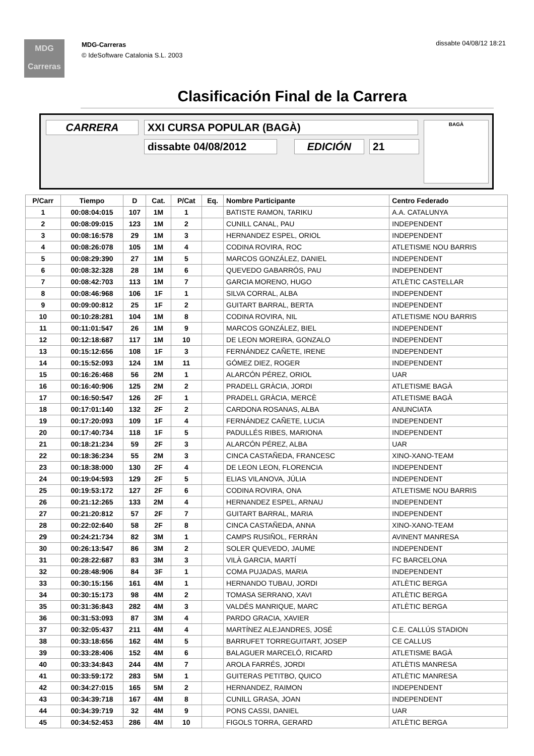dissabte 04/08/12 18:21
MDG
Carreras
MDG-Carreras
© IdeSoftware Catalonia S.L. 2003
Clasificación Final de la Carrera
CARRERA XXI CURSA POPULAR (BAGÀ)
dissabte 04/08/2012 EDICIÓN 21
BAGÀ
| P/Carr | Tiempo | D | Cat. | P/Cat | Eq. | Nombre Participante | Centro Federado |
| --- | --- | --- | --- | --- | --- | --- | --- |
| 1 | 00:08:04:015 | 107 | 1M | 1 | | BATISTE RAMON, TARIKU | A.A. CATALUNYA |
| 2 | 00:08:09:015 | 123 | 1M | 2 | | CUNILL CANAL, PAU | INDEPENDENT |
| 3 | 00:08:16:578 | 29 | 1M | 3 | | HERNANDEZ ESPEL, ORIOL | INDEPENDENT |
| 4 | 00:08:26:078 | 105 | 1M | 4 | | CODINA ROVIRA, ROC | ATLETISME NOU BARRIS |
| 5 | 00:08:29:390 | 27 | 1M | 5 | | MARCOS GONZÁLEZ, DANIEL | INDEPENDENT |
| 6 | 00:08:32:328 | 28 | 1M | 6 | | QUEVEDO GABARRÓS, PAU | INDEPENDENT |
| 7 | 00:08:42:703 | 113 | 1M | 7 | | GARCIA MORENO, HUGO | ATLÈTIC CASTELLAR |
| 8 | 00:08:46:968 | 106 | 1F | 1 | | SILVA CORRAL, ALBA | INDEPENDENT |
| 9 | 00:09:00:812 | 25 | 1F | 2 | | GUITART BARRAL, BERTA | INDEPENDENT |
| 10 | 00:10:28:281 | 104 | 1M | 8 | | CODINA ROVIRA, NIL | ATLETISME NOU BARRIS |
| 11 | 00:11:01:547 | 26 | 1M | 9 | | MARCOS GONZÁLEZ, BIEL | INDEPENDENT |
| 12 | 00:12:18:687 | 117 | 1M | 10 | | DE LEON MOREIRA, GONZALO | INDEPENDENT |
| 13 | 00:15:12:656 | 108 | 1F | 3 | | FERNÁNDEZ CAÑETE, IRENE | INDEPENDENT |
| 14 | 00:15:52:093 | 124 | 1M | 11 | | GÓMEZ DIEZ, ROGER | INDEPENDENT |
| 15 | 00:16:26:468 | 56 | 2M | 1 | | ALARCÓN PÉREZ, ORIOL | UAR |
| 16 | 00:16:40:906 | 125 | 2M | 2 | | PRADELL GRÀCIA, JORDI | ATLETISME BAGÀ |
| 17 | 00:16:50:547 | 126 | 2F | 1 | | PRADELL GRÀCIA, MERCÈ | ATLETISME BAGÀ |
| 18 | 00:17:01:140 | 132 | 2F | 2 | | CARDONA ROSANAS, ALBA | ANUNCIATA |
| 19 | 00:17:20:093 | 109 | 1F | 4 | | FERNÁNDEZ CAÑETE, LUCIA | INDEPENDENT |
| 20 | 00:17:40:734 | 118 | 1F | 5 | | PADULLÉS RIBES, MARIONA | INDEPENDENT |
| 21 | 00:18:21:234 | 59 | 2F | 3 | | ALARCÓN PÉREZ, ALBA | UAR |
| 22 | 00:18:36:234 | 55 | 2M | 3 | | CINCA CASTAÑEDA, FRANCESC | XINO-XANO-TEAM |
| 23 | 00:18:38:000 | 130 | 2F | 4 | | DE LEON LEON, FLORENCIA | INDEPENDENT |
| 24 | 00:19:04:593 | 129 | 2F | 5 | | ELIAS VILANOVA, JÚLIA | INDEPENDENT |
| 25 | 00:19:53:172 | 127 | 2F | 6 | | CODINA ROVIRA, ONA | ATLETISME NOU BARRIS |
| 26 | 00:21:12:265 | 133 | 2M | 4 | | HERNANDEZ ESPEL, ARNAU | INDEPENDENT |
| 27 | 00:21:20:812 | 57 | 2F | 7 | | GUITART BARRAL, MARIA | INDEPENDENT |
| 28 | 00:22:02:640 | 58 | 2F | 8 | | CINCA CASTAÑEDA, ANNA | XINO-XANO-TEAM |
| 29 | 00:24:21:734 | 82 | 3M | 1 | | CAMPS RUSIÑOL, FERRÀN | AVINENT MANRESA |
| 30 | 00:26:13:547 | 86 | 3M | 2 | | SOLER QUEVEDO, JAUME | INDEPENDENT |
| 31 | 00:28:22:687 | 83 | 3M | 3 | | VILÀ GARCIA, MARTÍ | FC BARCELONA |
| 32 | 00:28:48:906 | 84 | 3F | 1 | | COMA PUJADAS, MARIA | INDEPENDENT |
| 33 | 00:30:15:156 | 161 | 4M | 1 | | HERNANDO TUBAU, JORDI | ATLÈTIC BERGA |
| 34 | 00:30:15:173 | 98 | 4M | 2 | | TOMASA SERRANO, XAVI | ATLÈTIC BERGA |
| 35 | 00:31:36:843 | 282 | 4M | 3 | | VALDÉS MANRIQUE, MARC | ATLÈTIC BERGA |
| 36 | 00:31:53:093 | 87 | 3M | 4 | | PARDO GRACIA, XAVIER | |
| 37 | 00:32:05:437 | 211 | 4M | 4 | | MARTÍNEZ ALEJANDRES, JOSÉ | C.E. CALLÚS STADION |
| 38 | 00:33:18:656 | 162 | 4M | 5 | | BARRUFET TORREGUITART, JOSEP | CE CALLUS |
| 39 | 00:33:28:406 | 152 | 4M | 6 | | BALAGUER MARCELÓ, RICARD | ATLETISME BAGÀ |
| 40 | 00:33:34:843 | 244 | 4M | 7 | | AROLA FARRÉS, JORDI | ATLÈTIS MANRESA |
| 41 | 00:33:59:172 | 283 | 5M | 1 | | GUITERAS PETITBO, QUICO | ATLÈTIC MANRESA |
| 42 | 00:34:27:015 | 165 | 5M | 2 | | HERNANDEZ, RAIMON | INDEPENDENT |
| 43 | 00:34:39:718 | 167 | 4M | 8 | | CUNILL GRASA, JOAN | INDEPENDENT |
| 44 | 00:34:39:719 | 32 | 4M | 9 | | PONS CASSI, DANIEL | UAR |
| 45 | 00:34:52:453 | 286 | 4M | 10 | | FIGOLS TORRA, GERARD | ATLÈTIC BERGA |